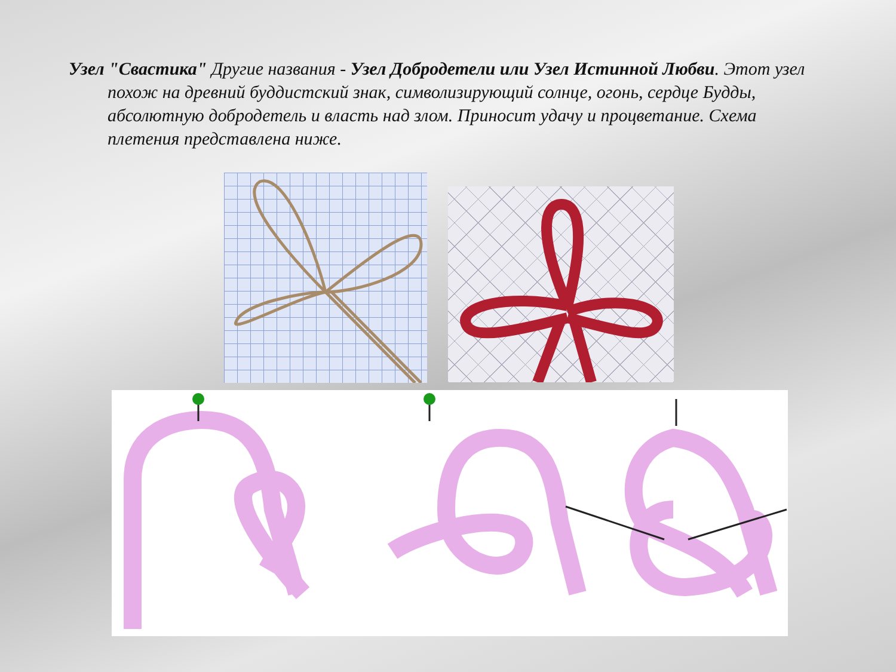Узел "Свастика" Другие названия - Узел Добродетели или Узел Истинной Любви. Этот узел похож на древний буддистский знак, символизирующий солнце, огонь, сердце Будды, абсолютную добродетель и власть над злом. Приносит удачу и процветание. Схема плетения представлена ниже.